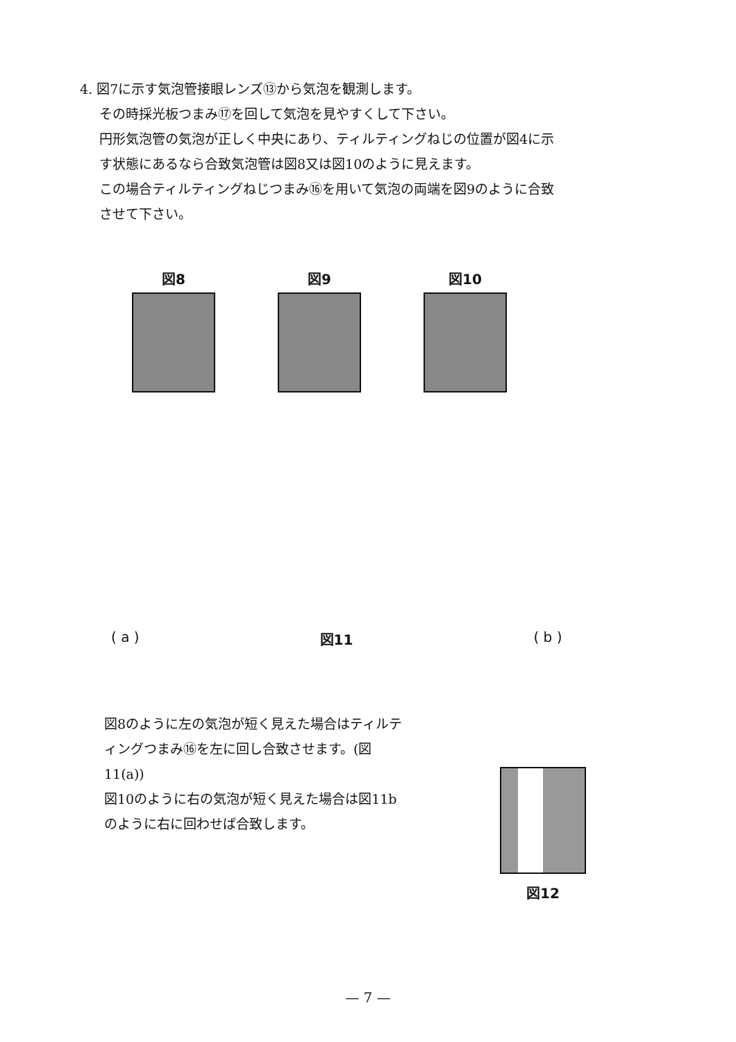4. 図7に示す気泡管接眼レンズ⑬から気泡を観測します。
その時採光板つまみ⑰を回して気泡を見やすくして下さい。
円形気泡管の気泡が正しく中央にあり、ティルティングねじの位置が図4に示す状態にあるなら合致気泡管は図8又は図10のように見えます。
この場合ティルティングねじつまみ⑯を用いて気泡の両端を図9のように合致させて下さい。
図8 図9 図10
( a ) 図11 ( b )
図8のように左の気泡が短く見えた場合はティルティングつまみ⑯を左に回し合致させます。(図11(a))
図10のように右の気泡が短く見えた場合は図11bのように右に回わせば合致します。
図12
— 7 —